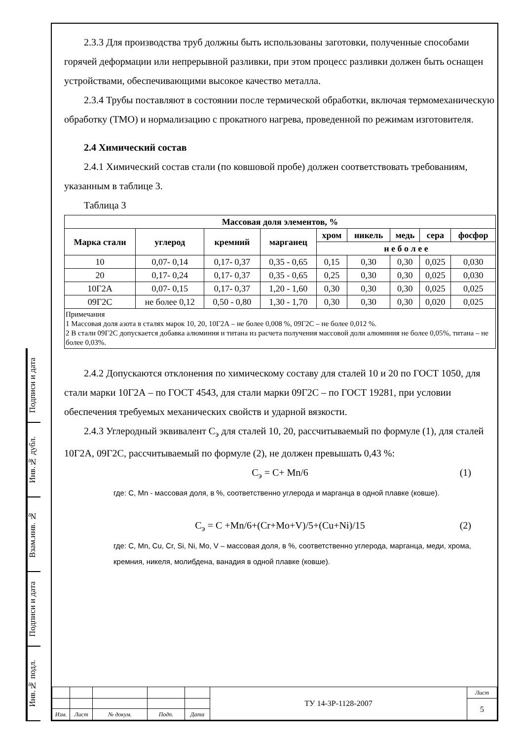Подписи и дата
Инв.№ дубл.
Взам.инв. №
Подписи и дата
Инв.№ подл.
2.3.3 Для производства труб должны быть использованы заготовки, полученные способами горячей деформации или непрерывной разливки, при этом процесс разливки должен быть оснащен устройствами, обеспечивающими высокое качество металла.
2.3.4 Трубы поставляют в состоянии после термической обработки, включая термомеханическую обработку (ТМО) и нормализацию с прокатного нагрева, проведенной по режимам изготовителя.
2.4 Химический состав
2.4.1 Химический состав стали (по ковшовой пробе) должен соответствовать требованиям, указанным в таблице 3.
Таблица 3
| Массовая доля элементов, % | | | | | | | | |
| --- | --- | --- | --- | --- | --- | --- | --- | --- |
| Марка стали | углерод | кремний | марганец | хром | никель | медь | сера | фосфор |
| | | | | н е б о л е е | | | | |
| 10 | 0,07- 0,14 | 0,17- 0,37 | 0,35 - 0,65 | 0,15 | 0,30 | 0,30 | 0,025 | 0,030 |
| 20 | 0,17- 0,24 | 0,17- 0,37 | 0,35 - 0,65 | 0,25 | 0,30 | 0,30 | 0,025 | 0,030 |
| 10Г2А | 0,07- 0,15 | 0,17- 0,37 | 1,20 - 1,60 | 0,30 | 0,30 | 0,30 | 0,025 | 0,025 |
| 09Г2С | не более 0,12 | 0,50 - 0,80 | 1,30 - 1,70 | 0,30 | 0,30 | 0,30 | 0,020 | 0,025 |
| Примечания 1 Массовая доля азота в сталях марок 10, 20, 10Г2А – не более 0,008 %, 09Г2С – не более 0,012 %. 2 В стали 09Г2С допускается добавка алюминия и титана из расчета получения массовой доли алюминия не более 0,05%, титана – не более 0,03%. | | | | | | | | |
2.4.2 Допускаются отклонения по химическому составу для сталей 10 и 20 по ГОСТ 1050, для стали марки 10Г2А – по ГОСТ 4543, для стали марки 09Г2С – по ГОСТ 19281, при условии обеспечения требуемых механических свойств и ударной вязкости.
2.4.3 Углеродный эквивалент С<sub>э</sub> для сталей 10, 20, рассчитываемый по формуле (1), для сталей 10Г2А, 09Г2С, рассчитываемый по формуле (2), не должен превышать 0,43 %:
С<sub>э</sub> = С+ Mn/6 (1)
где: C, Mn - массовая доля, в %, соответственно углерода и марганца в одной плавке (ковше).
С<sub>э</sub> = C +Mn/6+(Cr+Mo+V)/5+(Cu+Ni)/15 (2)
где: C, Mn, Cu, Cr, Si, Ni, Mo, V – массовая доля, в %, соответственно углерода, марганца, меди, хрома, кремния, никеля, молибдена, ванадия в одной плавке (ковше).
| | | | | | ТУ 14-3Р-1128-2007 | Лист |
| | | | | | | 5 |
| Изм. | Лист | № докум. | Подп. | Дата | | |